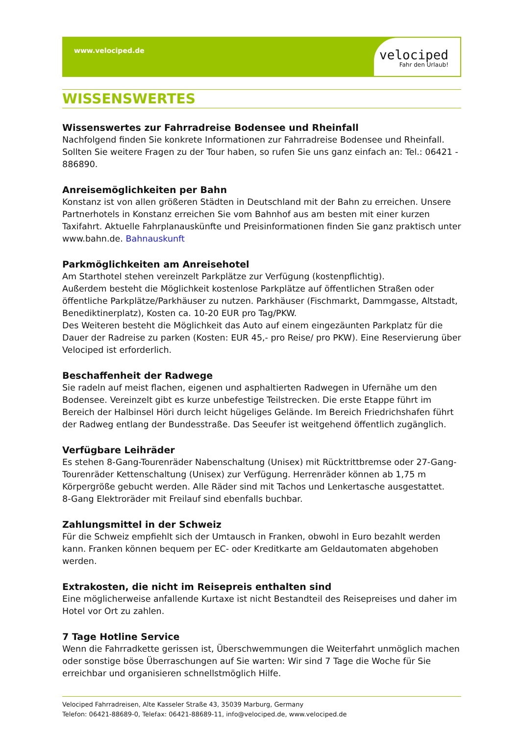www.velociped.de
velociped
Fahr den Urlaub!
WISSENSWERTES
Wissenswertes zur Fahrradreise Bodensee und Rheinfall
Nachfolgend finden Sie konkrete Informationen zur Fahrradreise Bodensee und Rheinfall. Sollten Sie weitere Fragen zu der Tour haben, so rufen Sie uns ganz einfach an: Tel.: 06421 - 886890.
Anreisemöglichkeiten per Bahn
Konstanz ist von allen größeren Städten in Deutschland mit der Bahn zu erreichen. Unsere Partnerhotels in Konstanz erreichen Sie vom Bahnhof aus am besten mit einer kurzen Taxifahrt. Aktuelle Fahrplanauskünfte und Preisinformationen finden Sie ganz praktisch unter www.bahn.de. Bahnauskunft
Parkmöglichkeiten am Anreisehotel
Am Starthotel stehen vereinzelt Parkplätze zur Verfügung (kostenpflichtig).
Außerdem besteht die Möglichkeit kostenlose Parkplätze auf öffentlichen Straßen oder öffentliche Parkplätze/Parkhäuser zu nutzen. Parkhäuser (Fischmarkt, Dammgasse, Altstadt, Benediktinerplatz), Kosten ca. 10-20 EUR pro Tag/PKW.
Des Weiteren besteht die Möglichkeit das Auto auf einem eingezäunten Parkplatz für die Dauer der Radreise zu parken (Kosten: EUR 45,- pro Reise/ pro PKW). Eine Reservierung über Velociped ist erforderlich.
Beschaffenheit der Radwege
Sie radeln auf meist flachen, eigenen und asphaltierten Radwegen in Ufernähe um den Bodensee. Vereinzelt gibt es kurze unbefestige Teilstrecken. Die erste Etappe führt im Bereich der Halbinsel Höri durch leicht hügeliges Gelände. Im Bereich Friedrichshafen führt der Radweg entlang der Bundesstraße. Das Seeufer ist weitgehend öffentlich zugänglich.
Verfügbare Leihräder
Es stehen 8-Gang-Tourenräder Nabenschaltung (Unisex) mit Rücktrittbremse oder 27-Gang-Tourenräder Kettenschaltung (Unisex) zur Verfügung. Herrenräder können ab 1,75 m Körpergröße gebucht werden. Alle Räder sind mit Tachos und Lenkertasche ausgestattet.
8-Gang Elektroräder mit Freilauf sind ebenfalls buchbar.
Zahlungsmittel in der Schweiz
Für die Schweiz empfiehlt sich der Umtausch in Franken, obwohl in Euro bezahlt werden kann. Franken können bequem per EC- oder Kreditkarte am Geldautomaten abgehoben werden.
Extrakosten, die nicht im Reisepreis enthalten sind
Eine möglicherweise anfallende Kurtaxe ist nicht Bestandteil des Reisepreises und daher im Hotel vor Ort zu zahlen.
7 Tage Hotline Service
Wenn die Fahrradkette gerissen ist, Überschwemmungen die Weiterfahrt unmöglich machen oder sonstige böse Überraschungen auf Sie warten: Wir sind 7 Tage die Woche für Sie erreichbar und organisieren schnellstmöglich Hilfe.
Velociped Fahrradreisen, Alte Kasseler Straße 43, 35039 Marburg, Germany
Telefon: 06421-88689-0, Telefax: 06421-88689-11, info@velociped.de, www.velociped.de